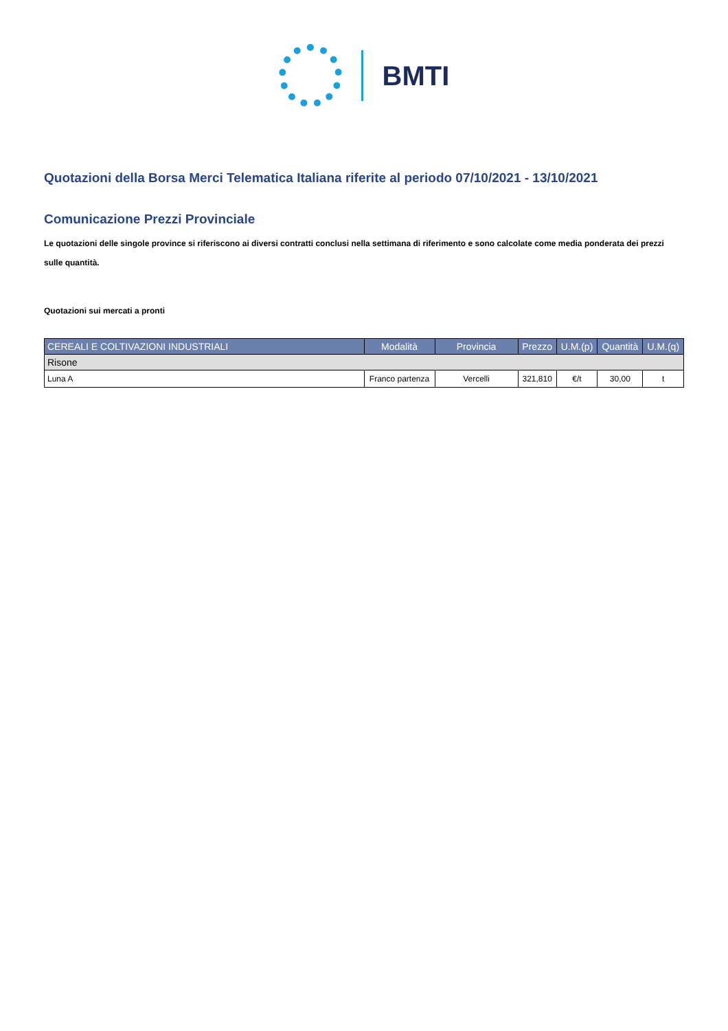BMTI
Quotazioni della Borsa Merci Telematica Italiana riferite al periodo 07/10/2021 - 13/10/2021
Comunicazione Prezzi Provinciale
Le quotazioni delle singole province si riferiscono ai diversi contratti conclusi nella settimana di riferimento e sono calcolate come media ponderata dei prezzi sulle quantità.
Quotazioni sui mercati a pronti
| CEREALI E COLTIVAZIONI INDUSTRIALI | Modalità | Provincia | Prezzo | U.M.(p) | Quantità | U.M.(q) |
| --- | --- | --- | --- | --- | --- | --- |
| Risone | | | | | | |
| Luna A | Franco partenza | Vercelli | 321,810 | €/t | 30,00 | t |